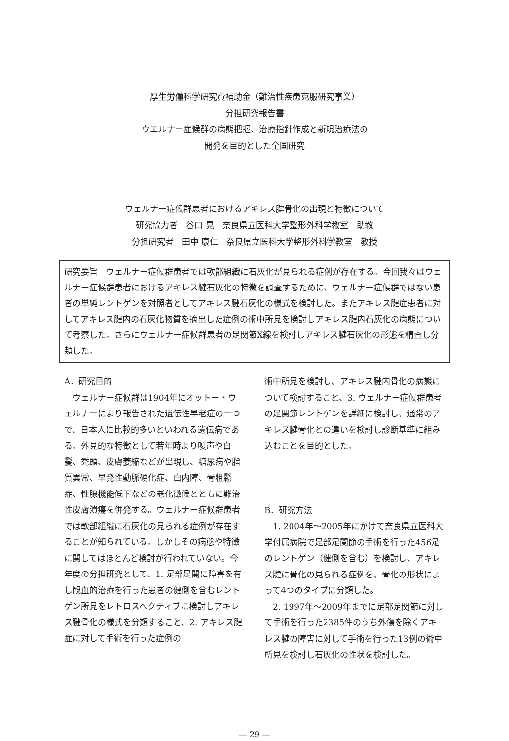厚生労働科学研究費補助金（難治性疾患克服研究事業）
分担研究報告書
ウエルナー症候群の病態把握、治療指針作成と新規治療法の
開発を目的とした全国研究
ウェルナー症候群患者におけるアキレス腱骨化の出現と特徴について
研究協力者　谷口 晃　奈良県立医科大学整形外科学教室　助教
分担研究者　田中 康仁　奈良県立医科大学整形外科学教室　教授
研究要旨　ウェルナー症候群患者では軟部組織に石灰化が見られる症例が存在する。今回我々はウェルナー症候群患者におけるアキレス腱石灰化の特徴を調査するために、ウェルナー症候群ではない患者の単純レントゲンを対照者としてアキレス腱石灰化の様式を検討した。またアキレス腱症患者に対してアキレス腱内の石灰化物質を摘出した症例の術中所見を検討しアキレス腱内石灰化の病態について考察した。さらにウェルナー症候群患者の足関節X線を検討しアキレス腱石灰化の形態を精査し分類した。
A．研究目的
　ウェルナー症候群は1904年にオットー・ウェルナーにより報告された遺伝性早老症の一つで、日本人に比較的多いといわれる遺伝病である。外見的な特徴として若年時より嗄声や白髪、禿頭、皮膚萎縮などが出現し、糖尿病や脂質異常、早発性動脈硬化症、白内障、骨粗鬆症、性腺機能低下などの老化徴候とともに難治性皮膚潰瘍を併発する。ウェルナー症候群患者では軟部組織に石灰化の見られる症例が存在することが知られている。しかしその病態や特徴に関してはほとんど検討が行われていない。今年度の分担研究として、1. 足部足関に障害を有し観血的治療を行った患者の健側を含むレントゲン所見をレトロスペクティブに検討しアキレス腱骨化の様式を分類すること、2. アキレス腱症に対して手術を行った症例の
術中所見を検討し、アキレス腱内骨化の病態について検討すること、3. ウェルナー症候群患者の足関節レントゲンを詳細に検討し、通常のアキレス腱骨化との違いを検討し診断基準に組み込むことを目的とした。
B．研究方法
　1. 2004年～2005年にかけて奈良県立医科大学付属病院で足部足関節の手術を行った456足のレントゲン（健側を含む）を検討し、アキレス腱に骨化の見られる症例を、骨化の形状によって4つのタイプに分類した。
　2. 1997年～2009年までに足部足関節に対して手術を行った2385件のうち外傷を除くアキレス腱の障害に対して手術を行った13例の術中所見を検討し石灰化の性状を検討した。
― 29 ―